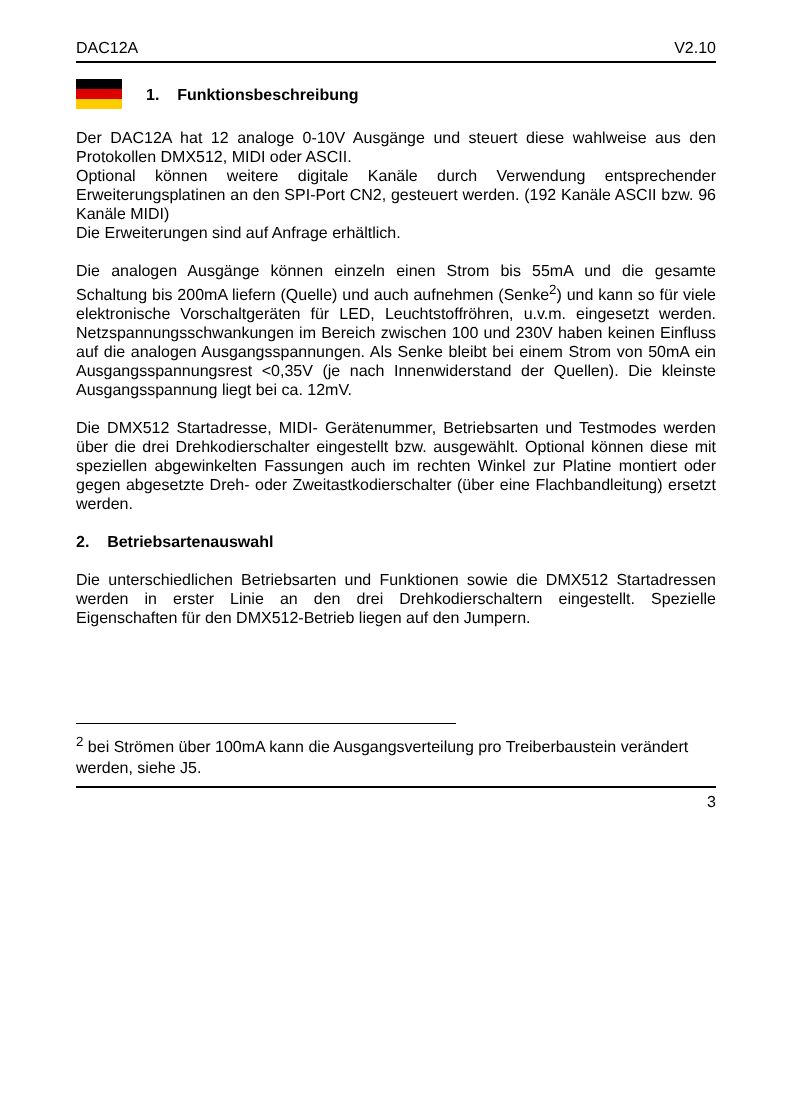DAC12A V2.10
1. Funktionsbeschreibung
Der DAC12A hat 12 analoge 0-10V Ausgänge und steuert diese wahlweise aus den Protokollen DMX512, MIDI oder ASCII.
Optional können weitere digitale Kanäle durch Verwendung entsprechender Erweiterungsplatinen an den SPI-Port CN2, gesteuert werden. (192 Kanäle ASCII bzw. 96 Kanäle MIDI)
Die Erweiterungen sind auf Anfrage erhältlich.
Die analogen Ausgänge können einzeln einen Strom bis 55mA und die gesamte Schaltung bis 200mA liefern (Quelle) und auch aufnehmen (Senke<sup>2</sup>) und kann so für viele elektronische Vorschaltgeräten für LED, Leuchtstoffröhren, u.v.m. eingesetzt werden. Netzspannungsschwankungen im Bereich zwischen 100 und 230V haben keinen Einfluss auf die analogen Ausgangsspannungen. Als Senke bleibt bei einem Strom von 50mA ein Ausgangsspannungsrest <0,35V (je nach Innenwiderstand der Quellen). Die kleinste Ausgangsspannung liegt bei ca. 12mV.
Die DMX512 Startadresse, MIDI- Gerätenummer, Betriebsarten und Testmodes werden über die drei Drehkodierschalter eingestellt bzw. ausgewählt. Optional können diese mit speziellen abgewinkelten Fassungen auch im rechten Winkel zur Platine montiert oder gegen abgesetzte Dreh- oder Zweitastkodierschalter (über eine Flachbandleitung) ersetzt werden.
2. Betriebsartenauswahl
Die unterschiedlichen Betriebsarten und Funktionen sowie die DMX512 Startadressen werden in erster Linie an den drei Drehkodierschaltern eingestellt. Spezielle Eigenschaften für den DMX512-Betrieb liegen auf den Jumpern.
<sup>2</sup> bei Strömen über 100mA kann die Ausgangsverteilung pro Treiberbaustein verändert werden, siehe J5.
3